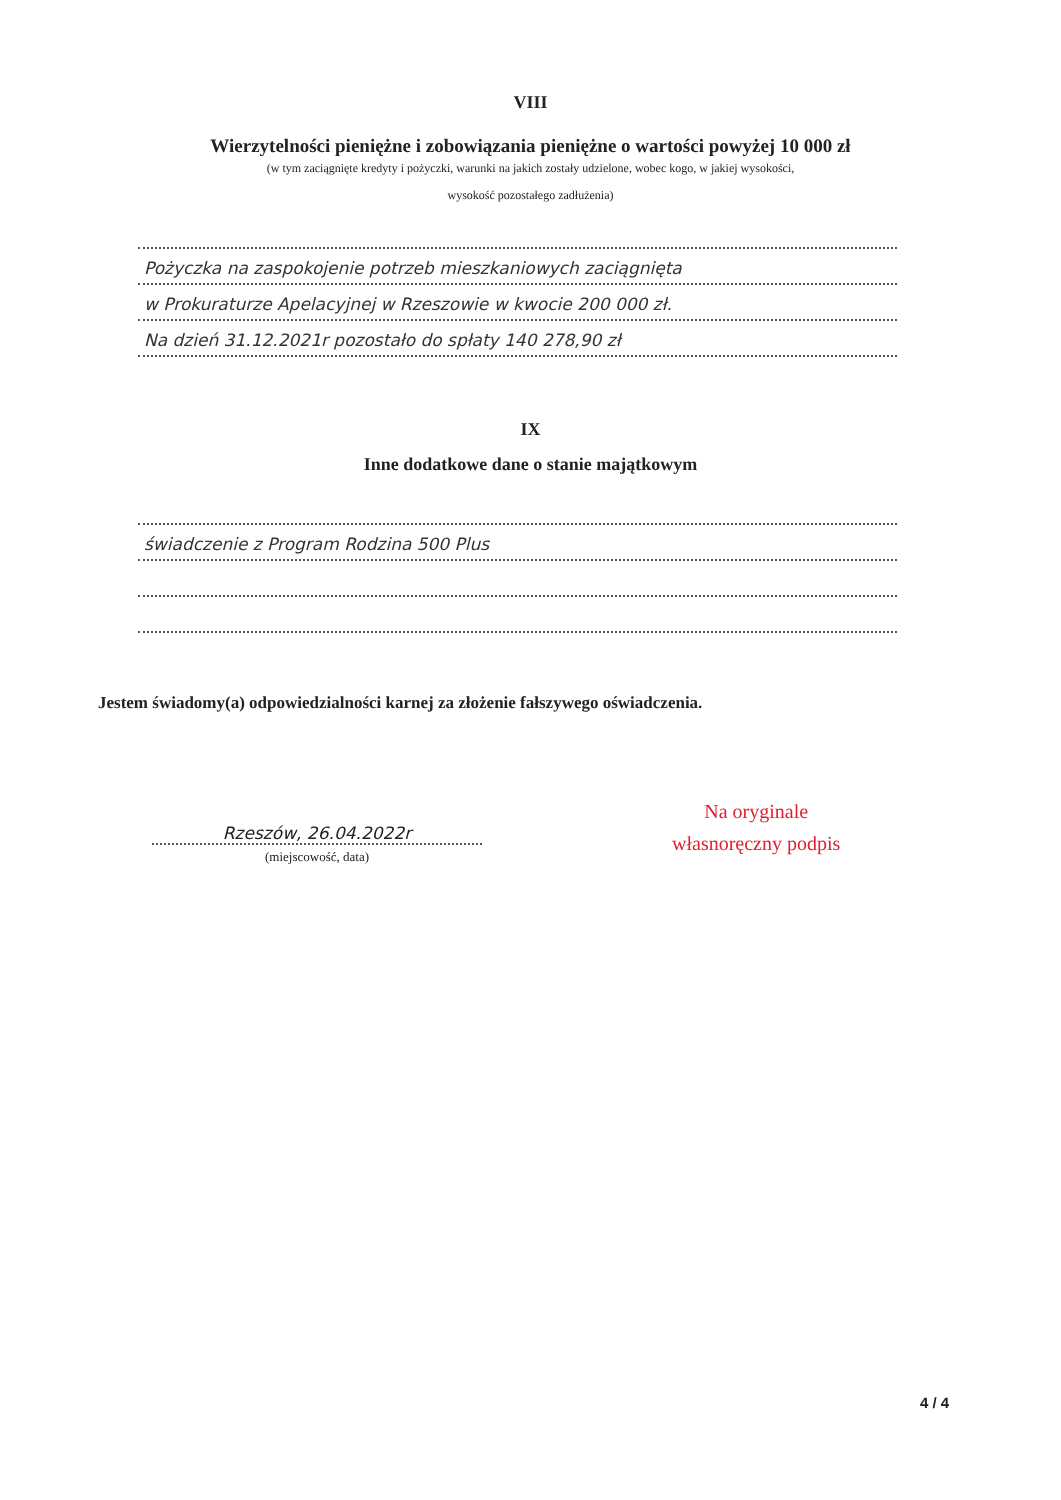VIII
Wierzytelności pieniężne i zobowiązania pieniężne o wartości powyżej 10 000 zł
(w tym zaciągnięte kredyty i pożyczki, warunki na jakich zostały udzielone, wobec kogo, w jakiej wysokości,
wysokość pozostałego zadłużenia)
Pożyczka na zaspokojenie potrzeb mieszkaniowych zaciągnięta
w Prokuraturze Apelacyjnej w Rzeszowie w kwocie 200 000 zł.
Na dzień 31.12.2021r pozostało do spłaty 140 278,90 zł
IX
Inne dodatkowe dane o stanie majątkowym
świadczenie z Program Rodzina 500 Plus
Jestem świadomy(a) odpowiedzialności karnej za złożenie fałszywego oświadczenia.
Rzeszów, 26.04.2022r
(miejscowość, data)
Na oryginale
własnoręczny podpis
4 / 4